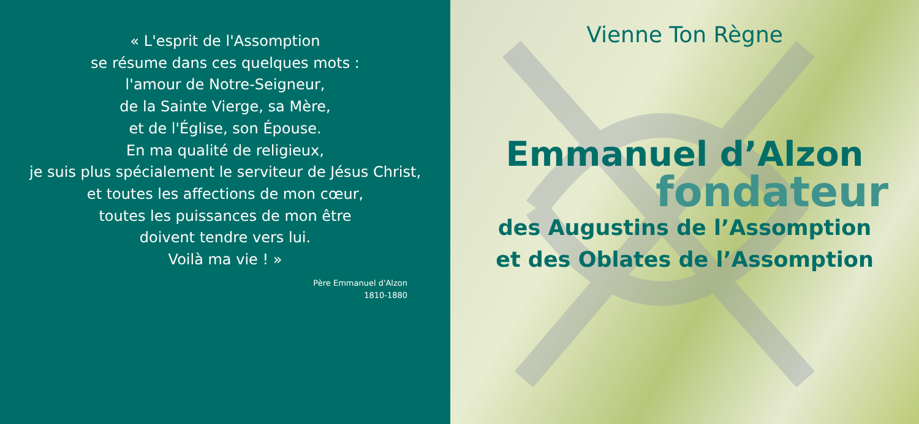« L'esprit de l'Assomption
se résume dans ces quelques mots :
l'amour de Notre-Seigneur,
de la Sainte Vierge, sa Mère,
et de l'Église, son Épouse.
En ma qualité de religieux,
je suis plus spécialement le serviteur de Jésus Christ,
et toutes les affections de mon cœur,
toutes les puissances de mon être
doivent tendre vers lui.
Voilà ma vie ! »
Père Emmanuel d'Alzon
1810-1880
Vienne Ton Règne
Emmanuel d’Alzon
fondateur
des Augustins de l’Assomption
et des Oblates de l’Assomption